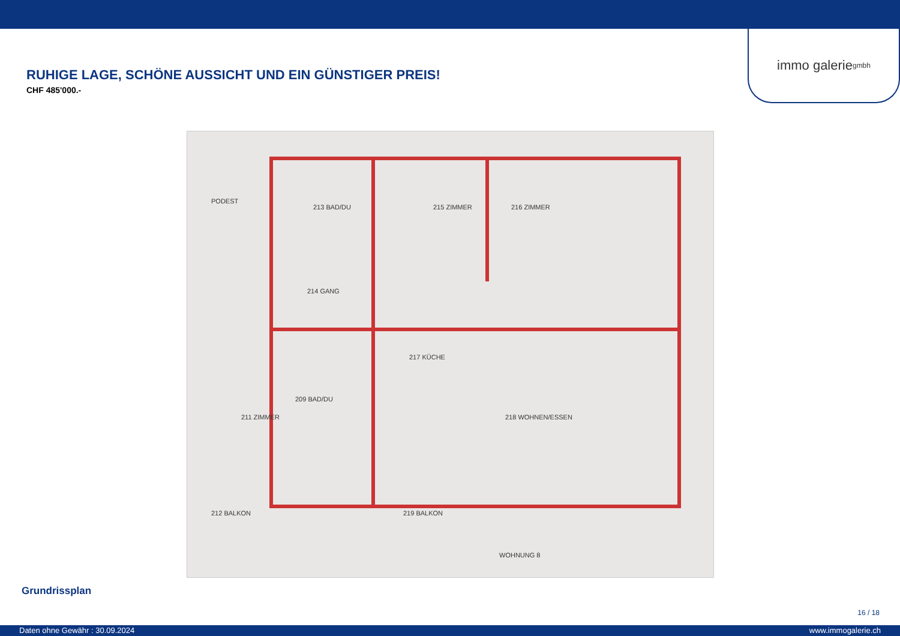immo galerie gmbh
RUHIGE LAGE, SCHÖNE AUSSICHT UND EIN GÜNSTIGER PREIS!
CHF 485'000.-
PODEST
213 BAD/DU 215 ZIMMER 216 ZIMMER
214 GANG
217 KÜCHE
209 BAD/DU
211 ZIMMER 218 WOHNEN/ESSEN
212 BALKON 219 BALKON
WOHNUNG 8
Grundrissplan
16 / 18
Daten ohne Gewähr : 30.09.2024 www.immogalerie.ch